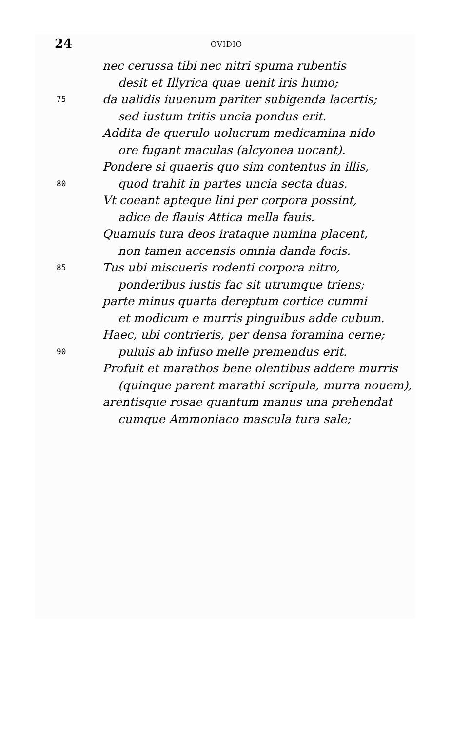24 OVIDIO
nec cerussa tibi nec nitri spuma rubentis
desit et Illyrica quae uenit iris humo;
75 da ualidis iuuenum pariter subigenda lacertis;
sed iustum tritis uncia pondus erit.
Addita de querulo uolucrum medicamina nido
ore fugant maculas (alcyonea uocant).
Pondere si quaeris quo sim contentus in illis,
80 quod trahit in partes uncia secta duas.
Vt coeant apteque lini per corpora possint,
adice de flauis Attica mella fauis.
Quamuis tura deos irataque numina placent,
non tamen accensis omnia danda focis.
85 Tus ubi miscueris rodenti corpora nitro,
ponderibus iustis fac sit utrumque triens;
parte minus quarta dereptum cortice cummi
et modicum e murris pinguibus adde cubum.
Haec, ubi contrieris, per densa foramina cerne;
90 puluis ab infuso melle premendus erit.
Profuit et marathos bene olentibus addere murris
(quinque parent marathi scripula, murra nouem),
arentisque rosae quantum manus una prehendat
cumque Ammoniaco mascula tura sale;